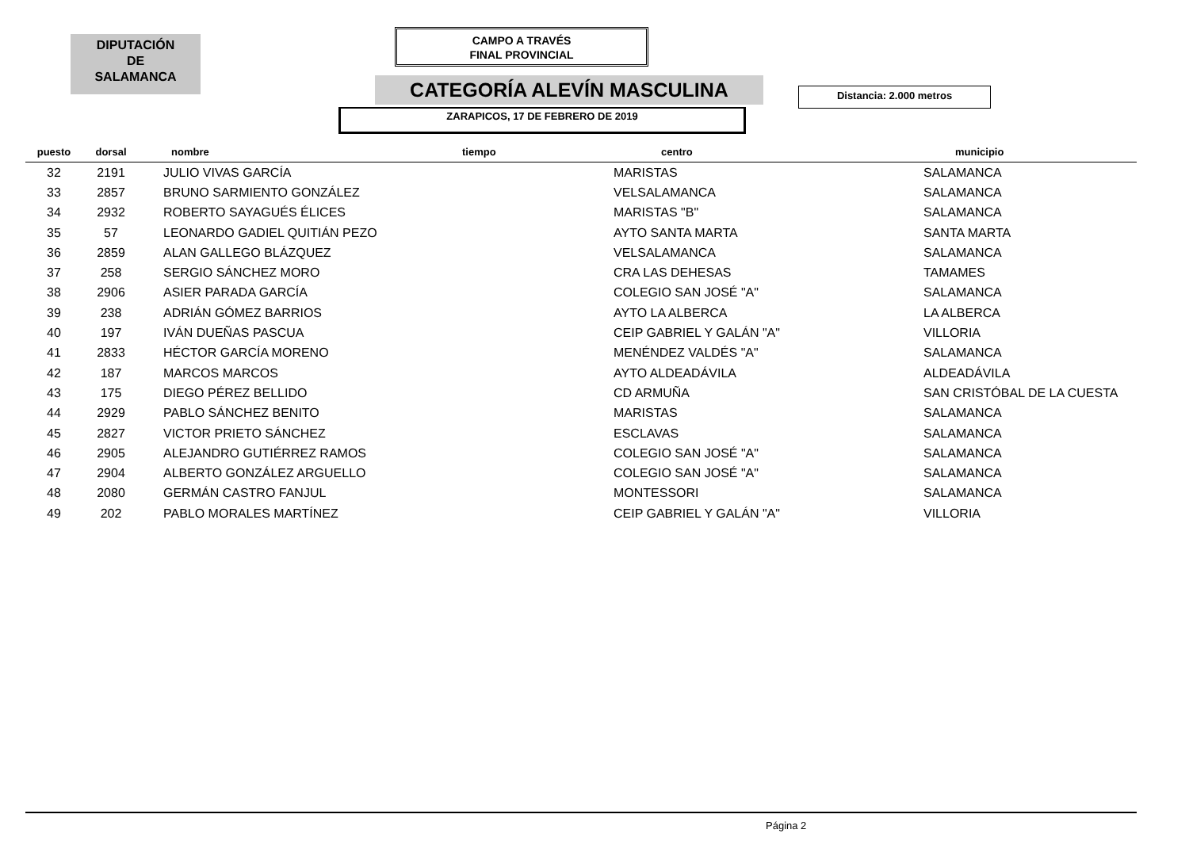DIPUTACIÓN
DE
SALAMANCA
CAMPO A TRAVÉS
FINAL PROVINCIAL
CATEGORÍA ALEVÍN MASCULINA Distancia: 2.000 metros
ZARAPICOS, 17 DE FEBRERO DE 2019
| puesto | dorsal | nombre | tiempo | centro | municipio |
| --- | --- | --- | --- | --- | --- |
| 32 | 2191 | JULIO VIVAS GARCÍA | | MARISTAS | SALAMANCA |
| 33 | 2857 | BRUNO SARMIENTO GONZÁLEZ | | VELSALAMANCA | SALAMANCA |
| 34 | 2932 | ROBERTO SAYAGUÉS ÉLICES | | MARISTAS "B" | SALAMANCA |
| 35 | 57 | LEONARDO GADIEL QUITIÁN PEZO | | AYTO SANTA MARTA | SANTA MARTA |
| 36 | 2859 | ALAN GALLEGO BLÁZQUEZ | | VELSALAMANCA | SALAMANCA |
| 37 | 258 | SERGIO SÁNCHEZ MORO | | CRA LAS DEHESAS | TAMAMES |
| 38 | 2906 | ASIER PARADA GARCÍA | | COLEGIO SAN JOSÉ "A" | SALAMANCA |
| 39 | 238 | ADRIÁN GÓMEZ BARRIOS | | AYTO LA ALBERCA | LA ALBERCA |
| 40 | 197 | IVÁN DUEÑAS PASCUA | | CEIP GABRIEL Y GALÁN "A" | VILLORIA |
| 41 | 2833 | HÉCTOR GARCÍA MORENO | | MENÉNDEZ VALDÉS "A" | SALAMANCA |
| 42 | 187 | MARCOS MARCOS | | AYTO ALDEADÁVILA | ALDEADÁVILA |
| 43 | 175 | DIEGO PÉREZ BELLIDO | | CD ARMUÑA | SAN CRISTÓBAL DE LA CUESTA |
| 44 | 2929 | PABLO SÁNCHEZ BENITO | | MARISTAS | SALAMANCA |
| 45 | 2827 | VICTOR PRIETO SÁNCHEZ | | ESCLAVAS | SALAMANCA |
| 46 | 2905 | ALEJANDRO GUTIÉRREZ RAMOS | | COLEGIO SAN JOSÉ "A" | SALAMANCA |
| 47 | 2904 | ALBERTO GONZÁLEZ ARGUELLO | | COLEGIO SAN JOSÉ "A" | SALAMANCA |
| 48 | 2080 | GERMÁN CASTRO FANJUL | | MONTESSORI | SALAMANCA |
| 49 | 202 | PABLO MORALES MARTÍNEZ | | CEIP GABRIEL Y GALÁN "A" | VILLORIA |
Página 2